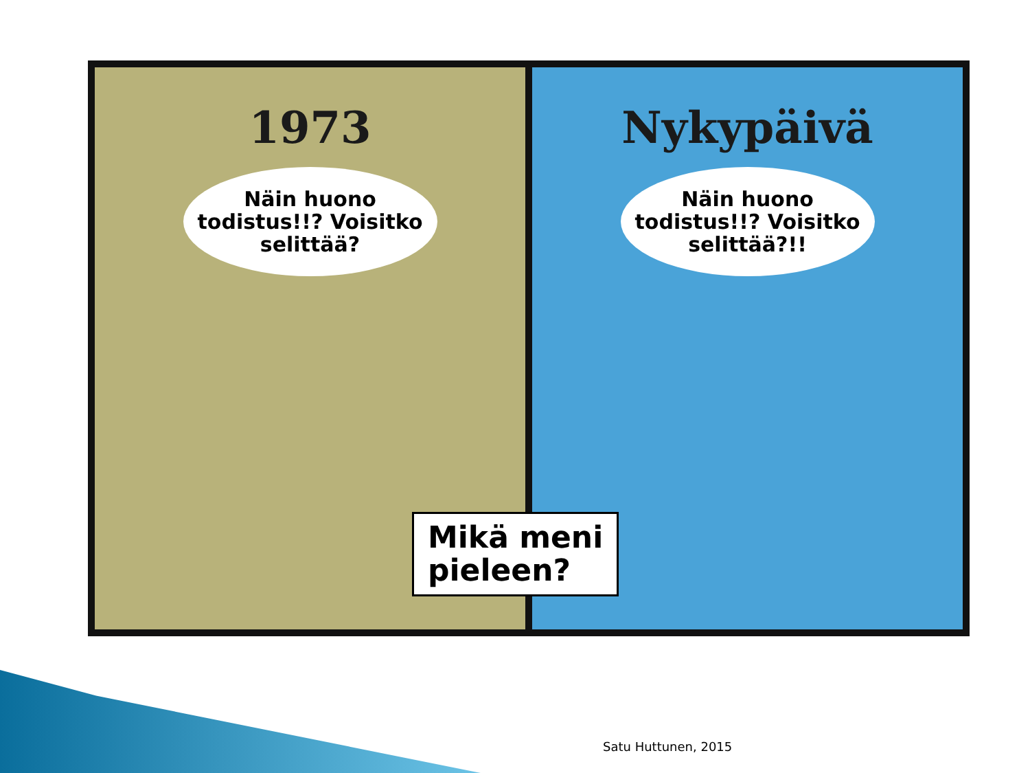1973
Näin huono todistus!!? Voisitko selittää?
Nykypäivä
Näin huono todistus!!? Voisitko selittää?!!
Mikä meni
pieleen?
Satu Huttunen, 2015